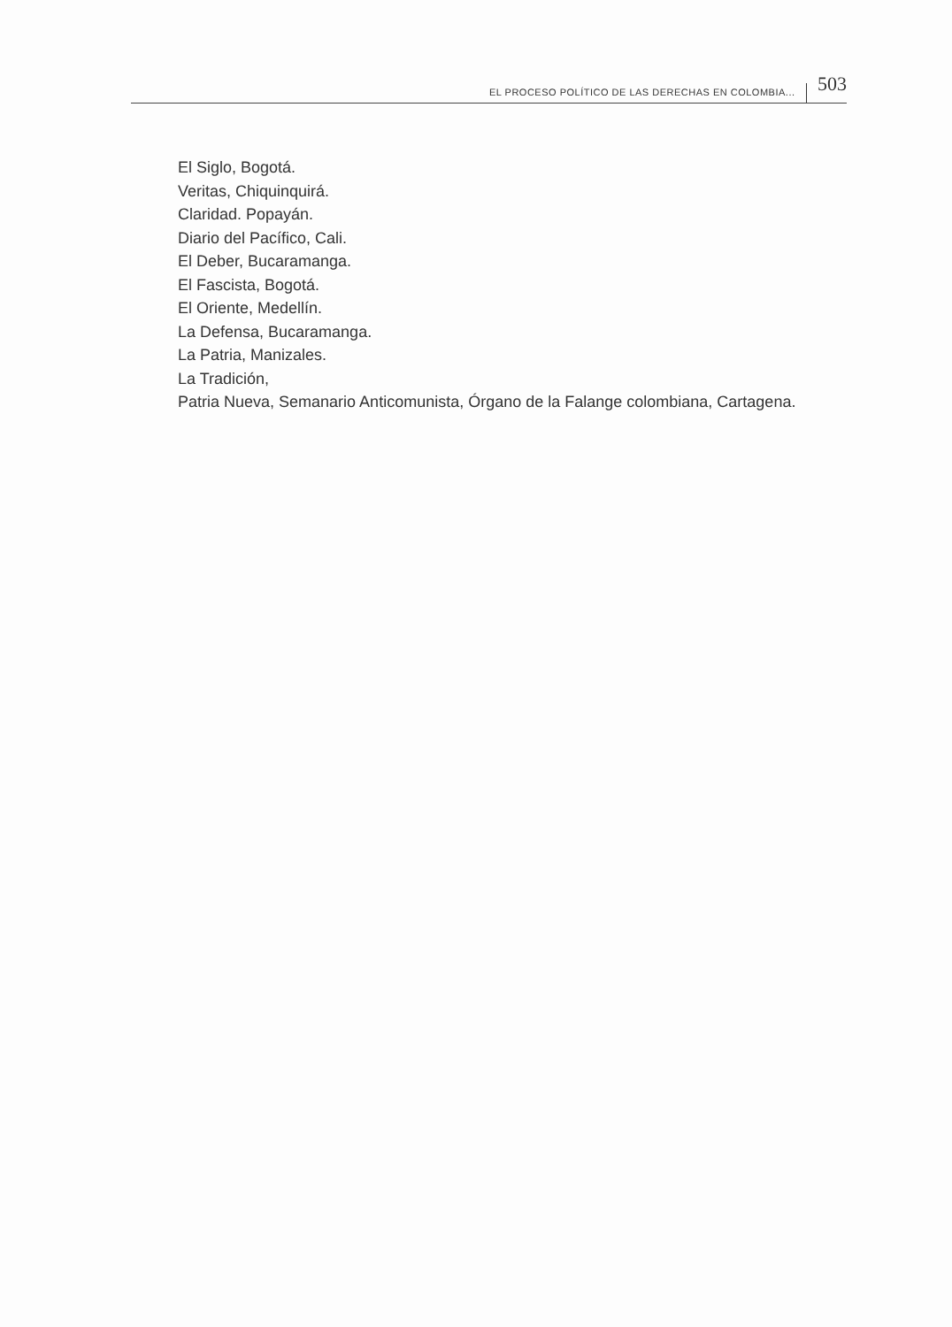EL PROCESO POLÍTICO DE LAS DERECHAS EN COLOMBIA... 503
El Siglo, Bogotá.
Veritas, Chiquinquirá.
Claridad. Popayán.
Diario del Pacífico, Cali.
El Deber, Bucaramanga.
El Fascista, Bogotá.
El Oriente, Medellín.
La Defensa, Bucaramanga.
La Patria, Manizales.
La Tradición,
Patria Nueva, Semanario Anticomunista, Órgano de la Falange colombiana, Cartagena.